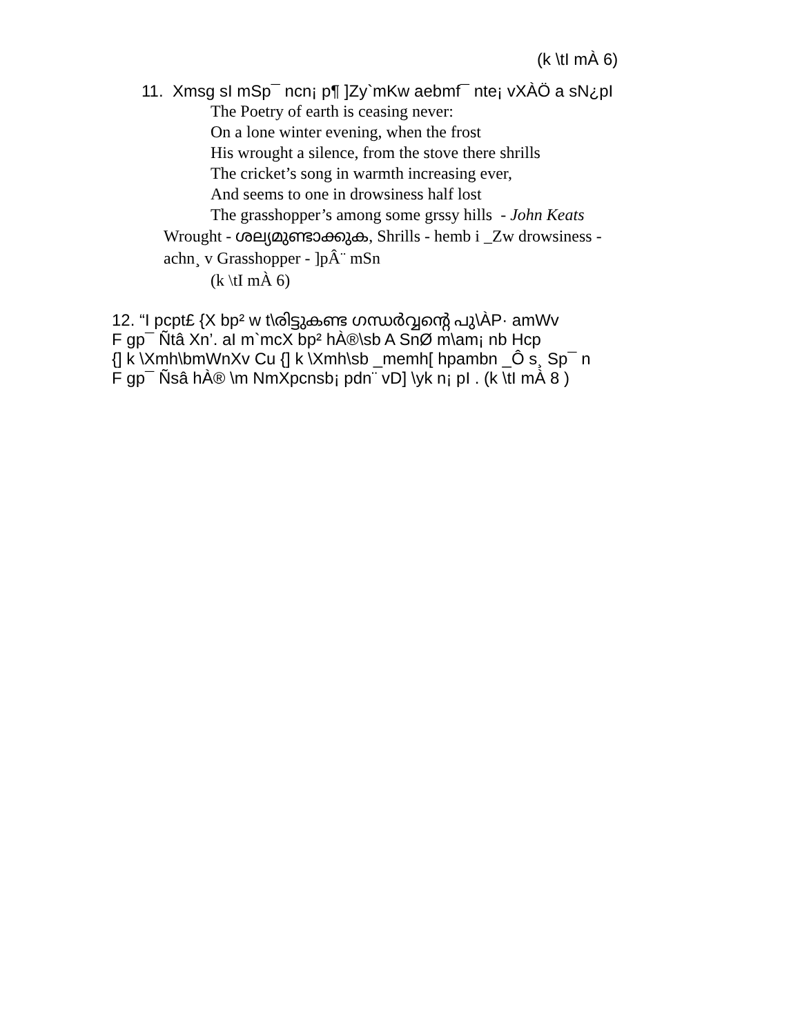(k \tI mÀ 6)
11. Xmsg sI mSp¯ ncn¡ p¶ ]Zy`mKw aebmf¯ nte¡ vXÀÖ a sN¿pI
The Poetry of earth is ceasing never:
On a lone winter evening, when the frost
His wrought a silence, from the stove there shrills
The cricket’s song in warmth increasing ever,
And seems to one in drowsiness half lost
The grasshopper’s among some grssy hills - John Keats
Wrought - ശല്യമുണ്ടാക്കുക, Shrills - hemb i _Zw drowsiness -
achn¸ v Grasshopper - ]pÂ¨ mSn
(k \tI mÀ 6)
12. “I pcpt£ {X bp² w t\രിട്ടുകണ്ട ഗന്ധർവ്വന്റെ പു\ÀP· amWv
F gp¯ Ñtâ Xn’. aI m`mcX bp² hÀ®\sb A SnØ m\am¡ nb Hcp
{] k \Xmh\bmWnXv Cu {] k \Xmh\sb _memh[ hpambn _Ô s¸ Sp¯ n
F gp¯ Ñsâ hÀ® \m NmXpcnsb¡ pdn¨ vD] \yk n¡ pI . (k \tI mÀ 8 )